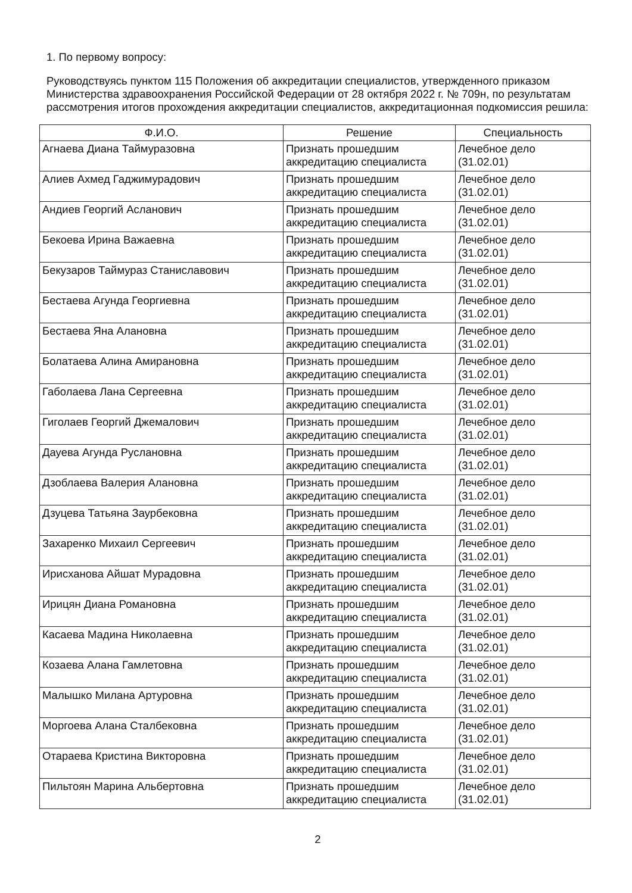1. По первому вопросу:
Руководствуясь пунктом 115 Положения об аккредитации специалистов, утвержденного приказом Министерства здравоохранения Российской Федерации от 28 октября 2022 г. № 709н, по результатам рассмотрения итогов прохождения аккредитации специалистов, аккредитационная подкомиссия решила:
| Ф.И.О. | Решение | Специальность |
| --- | --- | --- |
| Агнаева Диана Таймуразовна | Признать прошедшим аккредитацию специалиста | Лечебное дело (31.02.01) |
| Алиев Ахмед Гаджимурадович | Признать прошедшим аккредитацию специалиста | Лечебное дело (31.02.01) |
| Андиев Георгий Асланович | Признать прошедшим аккредитацию специалиста | Лечебное дело (31.02.01) |
| Бекоева Ирина Важаевна | Признать прошедшим аккредитацию специалиста | Лечебное дело (31.02.01) |
| Бекузаров Таймураз Станиславович | Признать прошедшим аккредитацию специалиста | Лечебное дело (31.02.01) |
| Бестаева Агунда Георгиевна | Признать прошедшим аккредитацию специалиста | Лечебное дело (31.02.01) |
| Бестаева Яна Алановна | Признать прошедшим аккредитацию специалиста | Лечебное дело (31.02.01) |
| Болатаева Алина Амирановна | Признать прошедшим аккредитацию специалиста | Лечебное дело (31.02.01) |
| Габолаева Лана Сергеевна | Признать прошедшим аккредитацию специалиста | Лечебное дело (31.02.01) |
| Гиголаев Георгий Джемалович | Признать прошедшим аккредитацию специалиста | Лечебное дело (31.02.01) |
| Дауева Агунда Руслановна | Признать прошедшим аккредитацию специалиста | Лечебное дело (31.02.01) |
| Дзоблаева Валерия Алановна | Признать прошедшим аккредитацию специалиста | Лечебное дело (31.02.01) |
| Дзуцева Татьяна Заурбековна | Признать прошедшим аккредитацию специалиста | Лечебное дело (31.02.01) |
| Захаренко Михаил Сергеевич | Признать прошедшим аккредитацию специалиста | Лечебное дело (31.02.01) |
| Ирисханова Айшат Мурадовна | Признать прошедшим аккредитацию специалиста | Лечебное дело (31.02.01) |
| Ирицян Диана Романовна | Признать прошедшим аккредитацию специалиста | Лечебное дело (31.02.01) |
| Касаева Мадина Николаевна | Признать прошедшим аккредитацию специалиста | Лечебное дело (31.02.01) |
| Козаева Алана Гамлетовна | Признать прошедшим аккредитацию специалиста | Лечебное дело (31.02.01) |
| Малышко Милана Артуровна | Признать прошедшим аккредитацию специалиста | Лечебное дело (31.02.01) |
| Моргоева Алана Сталбековна | Признать прошедшим аккредитацию специалиста | Лечебное дело (31.02.01) |
| Отараева Кристина Викторовна | Признать прошедшим аккредитацию специалиста | Лечебное дело (31.02.01) |
| Пильтоян Марина Альбертовна | Признать прошедшим аккредитацию специалиста | Лечебное дело (31.02.01) |
2